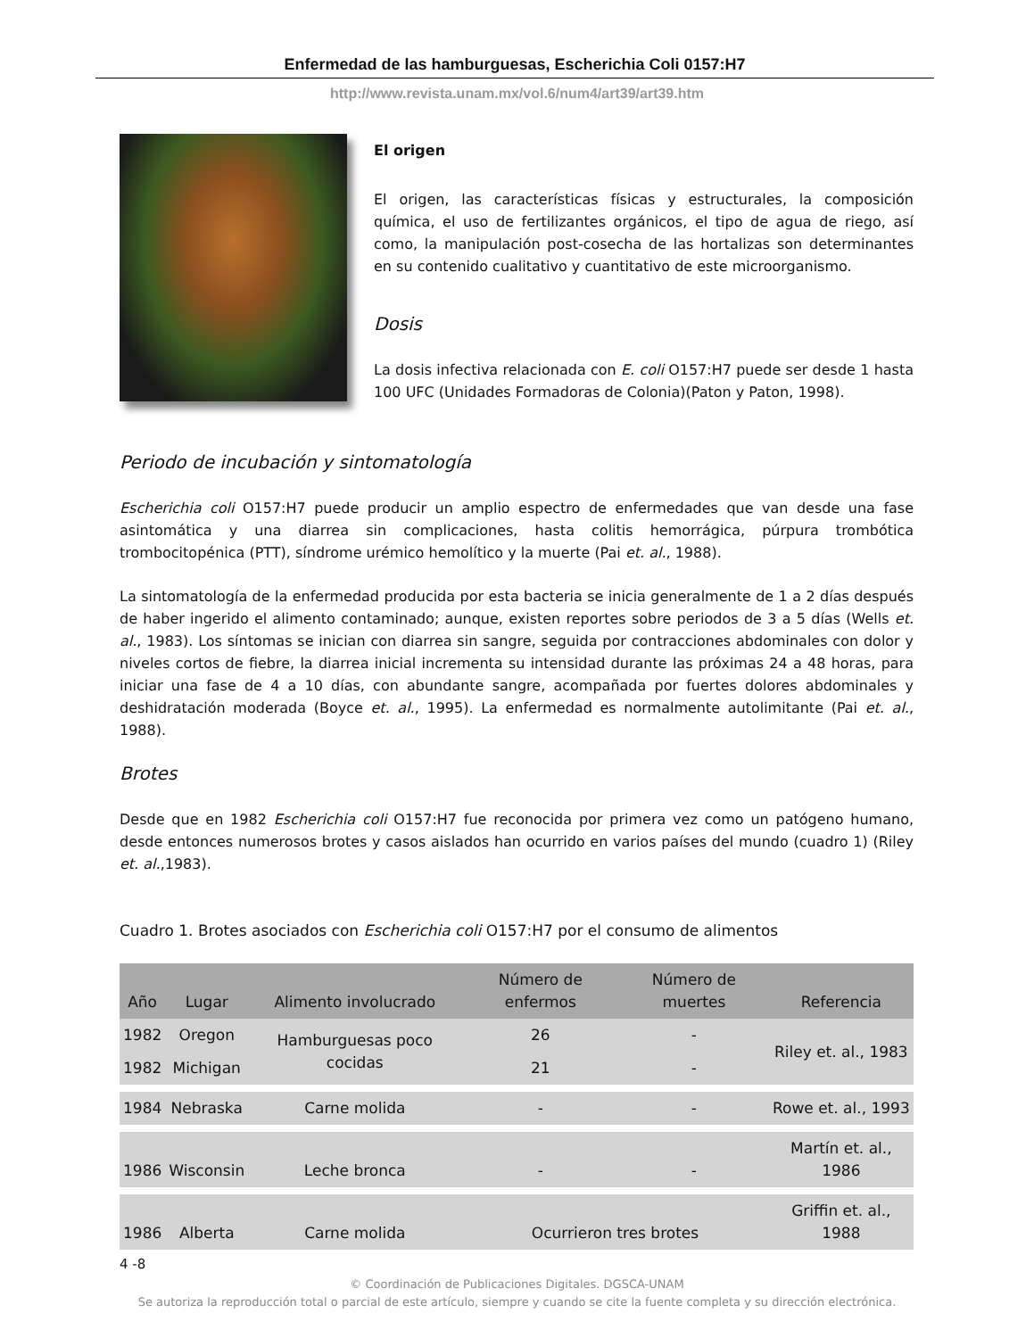Enfermedad de las hamburguesas, Escherichia Coli 0157:H7
http://www.revista.unam.mx/vol.6/num4/art39/art39.htm
El origen
El origen, las características físicas y estructurales, la composición química, el uso de fertilizantes orgánicos, el tipo de agua de riego, así como, la manipulación post-cosecha de las hortalizas son determinantes en su contenido cualitativo y cuantitativo de este microorganismo.
Dosis
La dosis infectiva relacionada con E. coli O157:H7 puede ser desde 1 hasta 100 UFC (Unidades Formadoras de Colonia)(Paton y Paton, 1998).
Periodo de incubación y sintomatología
Escherichia coli O157:H7 puede producir un amplio espectro de enfermedades que van desde una fase asintomática y una diarrea sin complicaciones, hasta colitis hemorrágica, púrpura trombótica trombocitopénica (PTT), síndrome urémico hemolítico y la muerte (Pai et. al., 1988).
La sintomatología de la enfermedad producida por esta bacteria se inicia generalmente de 1 a 2 días después de haber ingerido el alimento contaminado; aunque, existen reportes sobre periodos de 3 a 5 días (Wells et. al., 1983). Los síntomas se inician con diarrea sin sangre, seguida por contracciones abdominales con dolor y niveles cortos de fiebre, la diarrea inicial incrementa su intensidad durante las próximas 24 a 48 horas, para iniciar una fase de 4 a 10 días, con abundante sangre, acompañada por fuertes dolores abdominales y deshidratación moderada (Boyce et. al., 1995). La enfermedad es normalmente autolimitante (Pai et. al., 1988).
Brotes
Desde que en 1982 Escherichia coli O157:H7 fue reconocida por primera vez como un patógeno humano, desde entonces numerosos brotes y casos aislados han ocurrido en varios países del mundo (cuadro 1) (Riley et. al.,1983).
Cuadro 1. Brotes asociados con Escherichia coli O157:H7 por el consumo de alimentos
| Año | Lugar | Alimento involucrado | Número de enfermos | Número de muertes | Referencia |
| --- | --- | --- | --- | --- | --- |
| 1982 | Oregon | Hamburguesas poco cocidas | 26 | - | Riley et. al., 1983 |
| 1982 | Michigan | | 21 | - | |
| 1984 | Nebraska | Carne molida | - | - | Rowe et. al., 1993 |
| 1986 | Wisconsin | Leche bronca | - | - | Martín et. al., 1986 |
| 1986 | Alberta | Carne molida | Ocurrieron tres brotes | | Griffin et. al., 1988 |
4 -8
© Coordinación de Publicaciones Digitales. DGSCA-UNAM
Se autoriza la reproducción total o parcial de este artículo, siempre y cuando se cite la fuente completa y su dirección electrónica.